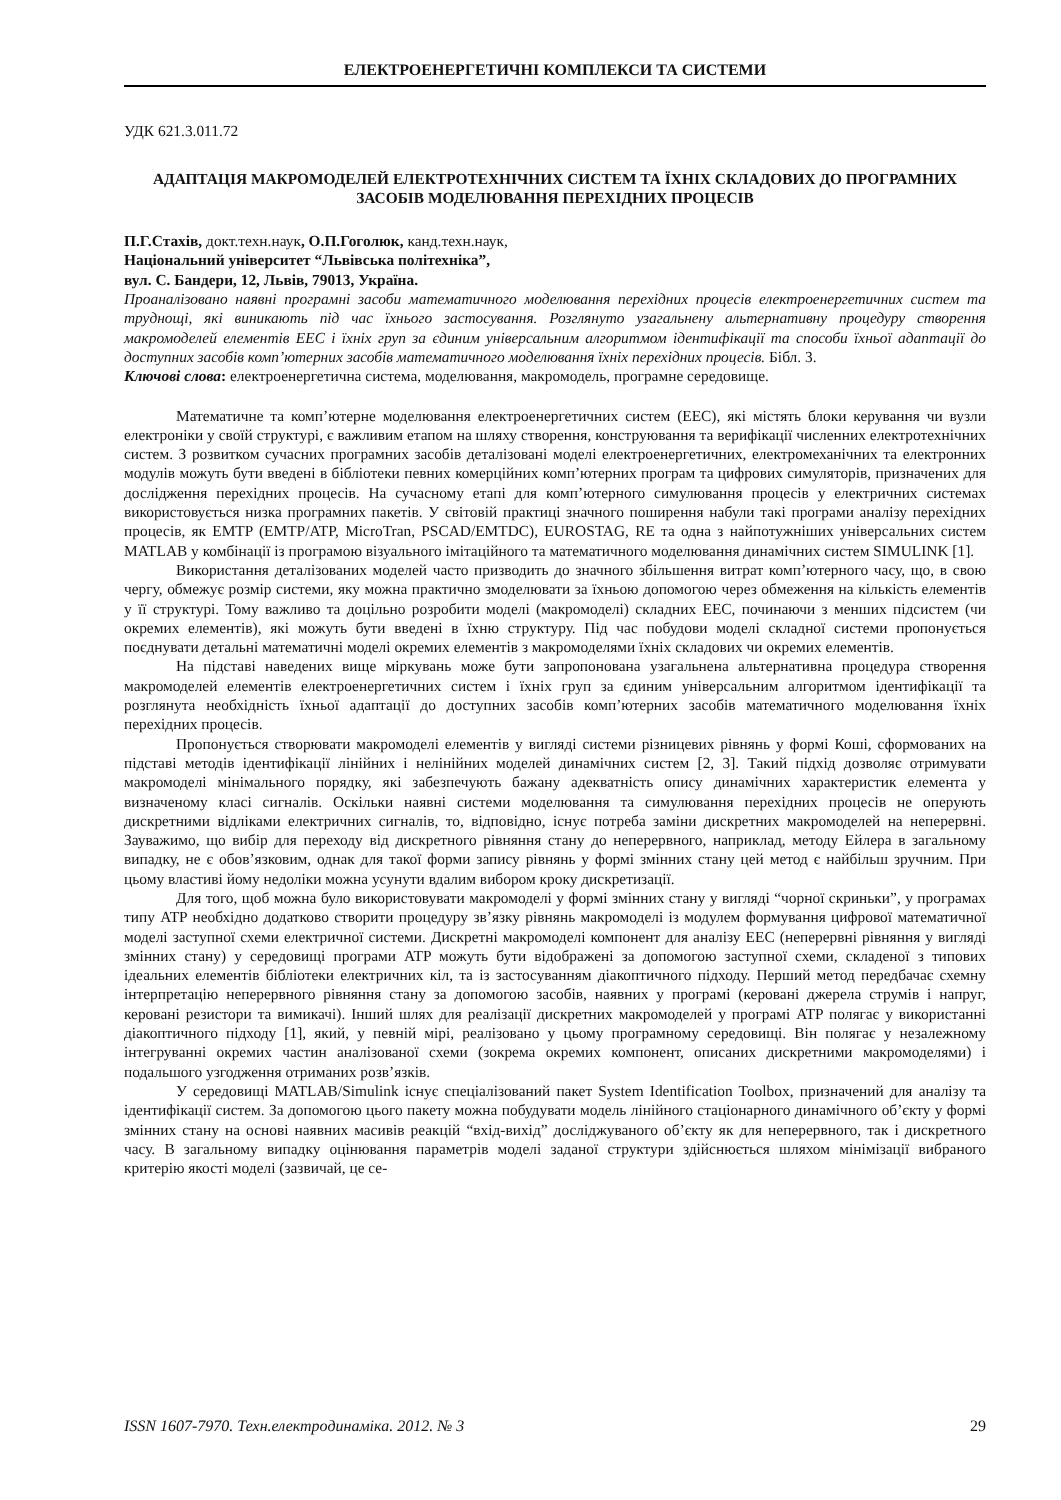ЕЛЕКТРОЕНЕРГЕТИЧНІ КОМПЛЕКСИ ТА СИСТЕМИ
УДК 621.3.011.72
АДАПТАЦІЯ МАКРОМОДЕЛЕЙ ЕЛЕКТРОТЕХНІЧНИХ СИСТЕМ ТА ЇХНІХ СКЛАДОВИХ ДО ПРОГРАМНИХ ЗАСОБІВ МОДЕЛЮВАННЯ ПЕРЕХІДНИХ ПРОЦЕСІВ
П.Г.Стахів, докт.техн.наук, О.П.Гоголюк, канд.техн.наук,
Національний університет “Львівська політехніка”,
вул. С. Бандери, 12, Львів, 79013, Україна.
Проаналізовано наявні програмні засоби математичного моделювання перехідних процесів електроенергетичних систем та труднощі, які виникають під час їхнього застосування. Розглянуто узагальнену альтернативну процедуру створення макромоделей елементів ЕЕС і їхніх груп за єдиним універсальним алгоритмом ідентифікації та способи їхньої адаптації до доступних засобів комп’ютерних засобів математичного моделювання їхніх перехідних процесів. Бібл. 3.
Ключові слова: електроенергетична система, моделювання, макромодель, програмне середовище.
Математичне та комп’ютерне моделювання електроенергетичних систем (ЕЕС), які містять блоки керування чи вузли електроніки у своїй структурі, є важливим етапом на шляху створення, конструювання та верифікації численних електротехнічних систем. З розвитком сучасних програмних засобів деталізовані моделі електроенергетичних, електромеханічних та електронних модулів можуть бути введені в бібліотеки певних комерційних комп’ютерних програм та цифрових симуляторів, призначених для дослідження перехідних процесів. На сучасному етапі для комп’ютерного симулювання процесів у електричних системах використовується низка програмних пакетів. У світовій практиці значного поширення набули такі програми аналізу перехідних процесів, як EMTP (EMTP/ATP, MicroTran, PSCAD/EMTDC), EUROSTAG, RE та одна з найпотужніших універсальних систем MATLAB у комбінації із програмою візуального імітаційного та математичного моделювання динамічних систем SIMULINK [1].
Використання деталізованих моделей часто призводить до значного збільшення витрат комп’ютерного часу, що, в свою чергу, обмежує розмір системи, яку можна практично змоделювати за їхньою допомогою через обмеження на кількість елементів у її структурі. Тому важливо та доцільно розробити моделі (макромоделі) складних ЕЕС, починаючи з менших підсистем (чи окремих елементів), які можуть бути введені в їхню структуру. Під час побудови моделі складної системи пропонується поєднувати детальні математичні моделі окремих елементів з макромоделями їхніх складових чи окремих елементів.
На підставі наведених вище міркувань може бути запропонована узагальнена альтернативна процедура створення макромоделей елементів електроенергетичних систем і їхніх груп за єдиним універсальним алгоритмом ідентифікації та розглянута необхідність їхньої адаптації до доступних засобів комп’ютерних засобів математичного моделювання їхніх перехідних процесів.
Пропонується створювати макромоделі елементів у вигляді системи різницевих рівнянь у формі Коші, сформованих на підставі методів ідентифікації лінійних і нелінійних моделей динамічних систем [2, 3]. Такий підхід дозволяє отримувати макромоделі мінімального порядку, які забезпечують бажану адекватність опису динамічних характеристик елемента у визначеному класі сигналів. Оскільки наявні системи моделювання та симулювання перехідних процесів не оперують дискретними відліками електричних сигналів, то, відповідно, існує потреба заміни дискретних макромоделей на неперервні. Зауважимо, що вибір для переходу від дискретного рівняння стану до неперервного, наприклад, методу Ейлера в загальному випадку, не є обов’язковим, однак для такої форми запису рівнянь у формі змінних стану цей метод є найбільш зручним. При цьому властиві йому недоліки можна усунути вдалим вибором кроку дискретизації.
Для того, щоб можна було використовувати макромоделі у формі змінних стану у вигляді “чорної скриньки”, у програмах типу ATP необхідно додатково створити процедуру зв’язку рівнянь макромоделі із модулем формування цифрової математичної моделі заступної схеми електричної системи. Дискретні макромоделі компонент для аналізу ЕЕС (неперервні рівняння у вигляді змінних стану) у середовищі програми ATP можуть бути відображені за допомогою заступної схеми, складеної з типових ідеальних елементів бібліотеки електричних кіл, та із застосуванням діакоптичного підходу. Перший метод передбачає схемну інтерпретацію неперервного рівняння стану за допомогою засобів, наявних у програмі (керовані джерела струмів і напруг, керовані резистори та вимикачі). Інший шлях для реалізації дискретних макромоделей у програмі ATP полягає у використанні діакоптичного підходу [1], який, у певній мірі, реалізовано у цьому програмному середовищі. Він полягає у незалежному інтегруванні окремих частин аналізованої схеми (зокрема окремих компонент, описаних дискретними макромоделями) і подальшого узгодження отриманих розв’язків.
У середовищі MATLAB/Simulink існує спеціалізований пакет System Identification Toolbox, призначений для аналізу та ідентифікації систем. За допомогою цього пакету можна побудувати модель лінійного стаціонарного динамічного об’єкту у формі змінних стану на основі наявних масивів реакцій “вхід-вихід” досліджуваного об’єкту як для неперервного, так і дискретного часу. В загальному випадку оцінювання параметрів моделі заданої структури здійснюється шляхом мінімізації вибраного критерію якості моделі (зазвичай, це се-
ISSN 1607-7970. Техн.електродинаміка. 2012. № 3 29